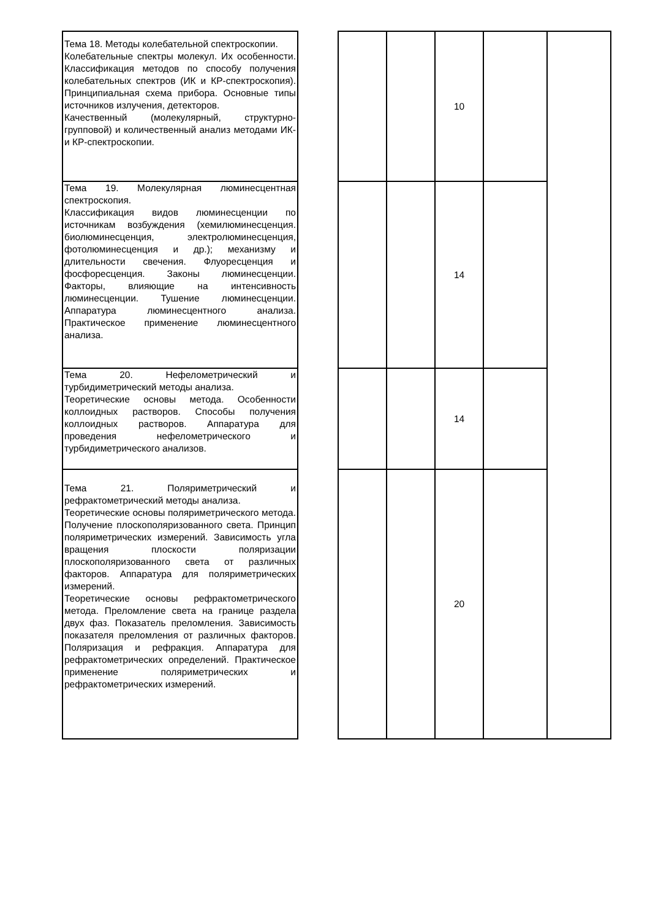| Тема 18. Методы колебательной спектроскопии. Колебательные спектры молекул. Их особенности. Классификация методов по способу получения колебательных спектров (ИК и КР-спектроскопия). Принципиальная схема прибора. Основные типы источников излучения, детекторов. Качественный (молекулярный, структурно-групповой) и количественный анализ методами ИК- и КР-спектроскопии. | | | | 10 | | |
| Тема 19. Молекулярная люминесцентная спектроскопия. Классификация видов люминесценции по источникам возбуждения (хемилюминесценция. биолюминесценция, электролюминесценция, фотолюминесценция и др.); механизму и длительности свечения. Флуоресценция и фосфоресценция. Законы люминесценции. Факторы, влияющие на интенсивность люминесценции. Тушение люминесценции. Аппаратура люминесцентного анализа. Практическое применение люминесцентного анализа. | | | | 14 | | |
| Тема 20. Нефелометрический и турбидиметрический методы анализа. Теоретические основы метода. Особенности коллоидных растворов. Способы получения коллоидных растворов. Аппаратура для проведения нефелометрического и турбидиметрического анализов. | | | | 14 | | |
| Тема 21. Поляриметрический и рефрактометрический методы анализа. Теоретические основы поляриметрического метода. Получение плоскополяризованного света. Принцип поляриметрических измерений. Зависимость угла вращения плоскости поляризации плоскополяризованного света от различных факторов. Аппаратура для поляриметрических измерений. Теоретические основы рефрактометрического метода. Преломление света на границе раздела двух фаз. Показатель преломления. Зависимость показателя преломления от различных факторов. Поляризация и рефракция. Аппаратура для рефрактометрических определений. Практическое применение поляриметрических и рефрактометрических измерений. | | | | 20 | | |